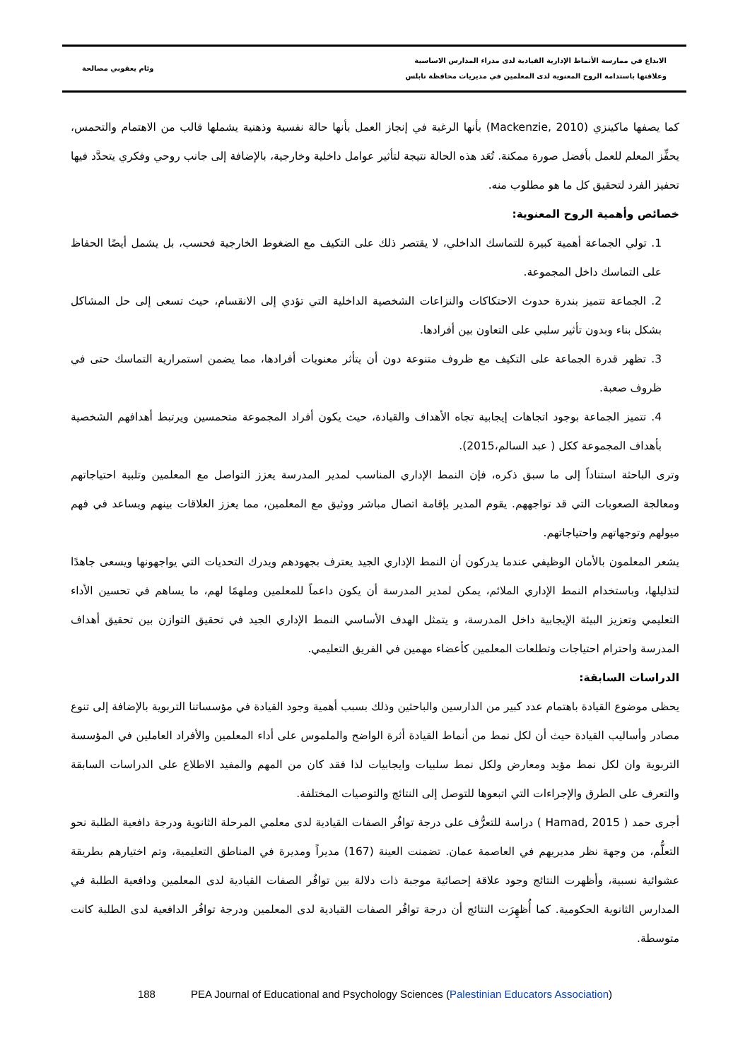الابداع في ممارسة الأنماط الإدارية القيادية لدى مدراء المدارس الاساسية
وعلاقتها باستدامة الروح المعنوية لدى المعلمين في مديريات محافظة نابلس
وئام يعقوبي مصالحة
كما يصفها ماكينزي (Mackenzie, 2010) بأنها الرغبة في إنجاز العمل بأنها حالة نفسية وذهنية يشملها قالب من الاهتمام والتحمس، يحفِّز المعلم للعمل بأفضل صورة ممكنة. تُعَد هذه الحالة نتيجة لتأثير عوامل داخلية وخارجية، بالإضافة إلى جانب روحي وفكري يتحدَّد فيها تحفيز الفرد لتحقيق كل ما هو مطلوب منه.
خصائص وأهمية الروح المعنوية:
1. تولي الجماعة أهمية كبيرة للتماسك الداخلي، لا يقتصر ذلك على التكيف مع الضغوط الخارجية فحسب، بل يشمل أيضًا الحفاظ على التماسك داخل المجموعة.
2. الجماعة تتميز بندرة حدوث الاحتكاكات والنزاعات الشخصية الداخلية التي تؤدي إلى الانقسام، حيث تسعى إلى حل المشاكل بشكل بناء وبدون تأثير سلبي على التعاون بين أفرادها.
3. تظهر قدرة الجماعة على التكيف مع ظروف متنوعة دون أن يتأثر معنويات أفرادها، مما يضمن استمرارية التماسك حتى في ظروف صعبة.
4. تتميز الجماعة بوجود اتجاهات إيجابية تجاه الأهداف والقيادة، حيث يكون أفراد المجموعة متحمسين ويرتبط أهدافهم الشخصية بأهداف المجموعة ككل ( عبد السالم،2015).
وترى الباحثة استناداً إلى ما سبق ذكره، فإن النمط الإداري المناسب لمدير المدرسة يعزز التواصل مع المعلمين وتلبية احتياجاتهم ومعالجة الصعوبات التي قد تواجههم. يقوم المدير بإقامة اتصال مباشر ووثيق مع المعلمين، مما يعزز العلاقات بينهم ويساعد في فهم ميولهم وتوجهاتهم واحتياجاتهم.
يشعر المعلمون بالأمان الوظيفي عندما يدركون أن النمط الإداري الجيد يعترف بجهودهم ويدرك التحديات التي يواجهونها ويسعى جاهدًا لتذليلها، وباستخدام النمط الإداري الملائم، يمكن لمدير المدرسة أن يكون داعماً للمعلمين وملهمًا لهم، ما يساهم في تحسين الأداء التعليمي وتعزيز البيئة الإيجابية داخل المدرسة، و يتمثل الهدف الأساسي النمط الإداري الجيد في تحقيق التوازن بين تحقيق أهداف المدرسة واحترام احتياجات وتطلعات المعلمين كأعضاء مهمين في الفريق التعليمي.
الدراسات السابقة:
يحظى موضوع القيادة باهتمام عدد كبير من الدارسين والباحثين وذلك بسبب أهمية وجود القيادة في مؤسساتنا التربوية بالإضافة إلى تنوع مصادر وأساليب القيادة حيث أن لكل نمط من أنماط القيادة أثرة الواضح والملموس على أداء المعلمين والأفراد العاملين في المؤسسة التربوية وان لكل نمط مؤيد ومعارض ولكل نمط سلبيات وايجابيات لذا فقد كان من المهم والمفيد الاطلاع على الدراسات السابقة والتعرف على الطرق والإجراءات التي اتبعوها للتوصل إلى النتائج والتوصيات المختلفة.
أجرى حمد ( Hamad, 2015 ) دراسة للتعرُّف على درجة توافُر الصفات القيادية لدى معلمي المرحلة الثانوية ودرجة دافعية الطلبة نحو التعلُّم، من وجهة نظر مديريهم في العاصمة عمان. تضمنت العينة (167) مديراً ومديرة في المناطق التعليمية، وتم اختيارهم بطريقة عشوائية نسبية، وأظهرت النتائج وجود علاقة إحصائية موجبة ذات دلالة بين توافُر الصفات القيادية لدى المعلمين ودافعية الطلبة في المدارس الثانوية الحكومية. كما أُظهِرَت النتائج أن درجة توافُر الصفات القيادية لدى المعلمين ودرجة توافُر الدافعية لدى الطلبة كانت متوسطة.
188 PEA Journal of Educational and Psychology Sciences (Palestinian Educators Association)